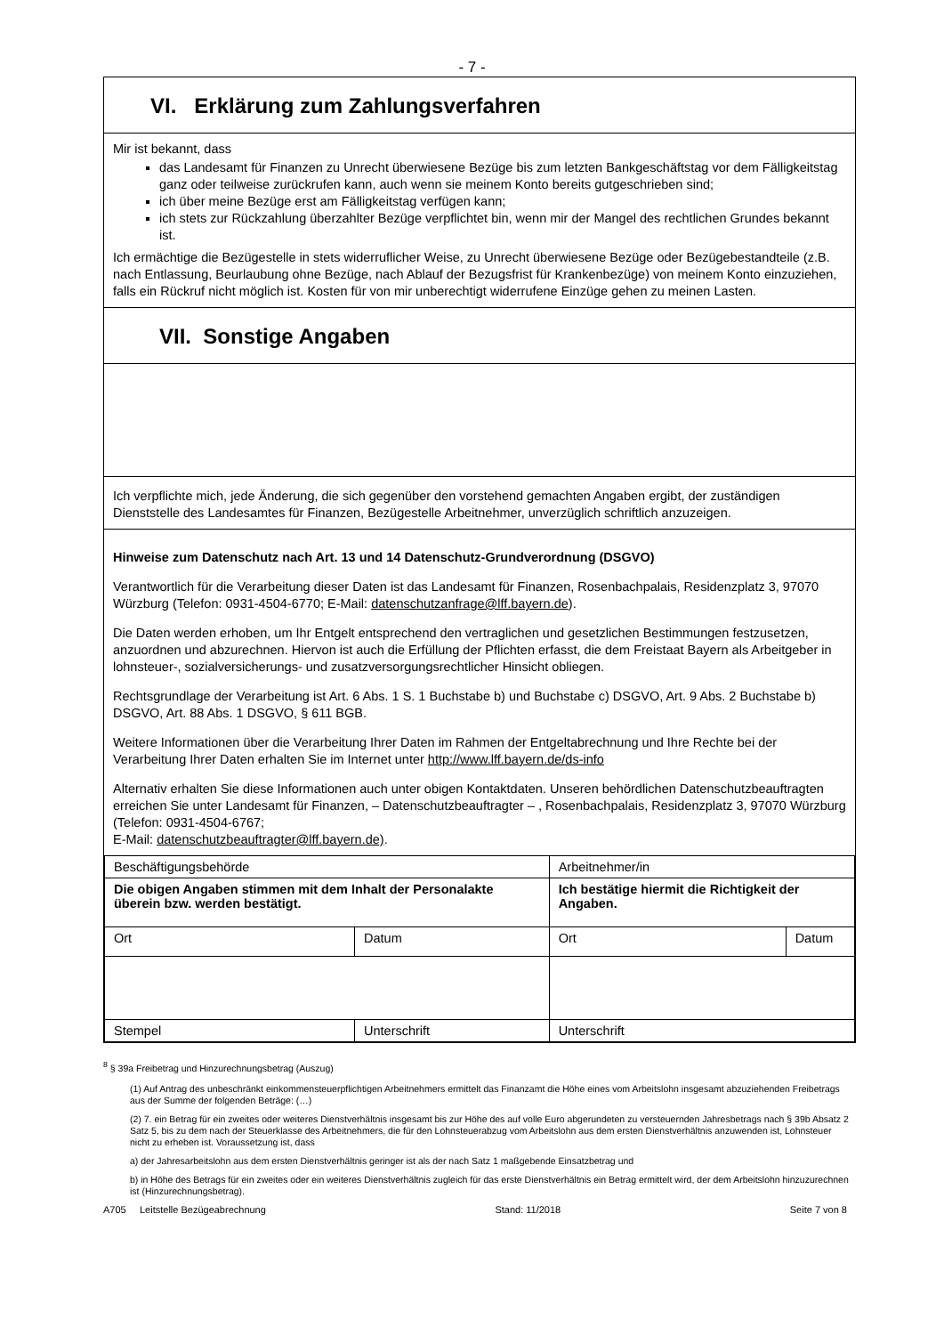- 7 -
VI. Erklärung zum Zahlungsverfahren
Mir ist bekannt, dass
das Landesamt für Finanzen zu Unrecht überwiesene Bezüge bis zum letzten Bankgeschäftstag vor dem Fälligkeitstag ganz oder teilweise zurückrufen kann, auch wenn sie meinem Konto bereits gutgeschrieben sind;
ich über meine Bezüge erst am Fälligkeitstag verfügen kann;
ich stets zur Rückzahlung überzahlter Bezüge verpflichtet bin, wenn mir der Mangel des rechtlichen Grundes bekannt ist.
Ich ermächtige die Bezügestelle in stets widerruflicher Weise, zu Unrecht überwiesene Bezüge oder Bezügebestandteile (z.B. nach Entlassung, Beurlaubung ohne Bezüge, nach Ablauf der Bezugsfrist für Krankenbezüge) von meinem Konto einzuziehen, falls ein Rückruf nicht möglich ist. Kosten für von mir unberechtigt widerrufene Einzüge gehen zu meinen Lasten.
VII. Sonstige Angaben
Ich verpflichte mich, jede Änderung, die sich gegenüber den vorstehend gemachten Angaben ergibt, der zuständigen Dienststelle des Landesamtes für Finanzen, Bezügestelle Arbeitnehmer, unverzüglich schriftlich anzuzeigen.
Hinweise zum Datenschutz nach Art. 13 und 14 Datenschutz-Grundverordnung (DSGVO)
Verantwortlich für die Verarbeitung dieser Daten ist das Landesamt für Finanzen, Rosenbachpalais, Residenzplatz 3, 97070 Würzburg (Telefon: 0931-4504-6770; E-Mail: datenschutzanfrage@lff.bayern.de).
Die Daten werden erhoben, um Ihr Entgelt entsprechend den vertraglichen und gesetzlichen Bestimmungen festzusetzen, anzuordnen und abzurechnen. Hiervon ist auch die Erfüllung der Pflichten erfasst, die dem Freistaat Bayern als Arbeitgeber in lohnsteuer-, sozialversicherungs- und zusatzversorgungsrechtlicher Hinsicht obliegen.
Rechtsgrundlage der Verarbeitung ist Art. 6 Abs. 1 S. 1 Buchstabe b) und Buchstabe c) DSGVO, Art. 9 Abs. 2 Buchstabe b) DSGVO, Art. 88 Abs. 1 DSGVO, § 611 BGB.
Weitere Informationen über die Verarbeitung Ihrer Daten im Rahmen der Entgeltabrechnung und Ihre Rechte bei der Verarbeitung Ihrer Daten erhalten Sie im Internet unter http://www.lff.bayern.de/ds-info
Alternativ erhalten Sie diese Informationen auch unter obigen Kontaktdaten. Unseren behördlichen Datenschutzbeauftragten erreichen Sie unter Landesamt für Finanzen, – Datenschutzbeauftragter – , Rosenbachpalais, Residenzplatz 3, 97070 Würzburg (Telefon: 0931-4504-6767;
E-Mail: datenschutzbeauftragter@lff.bayern.de).
| Beschäftigungsbehörde | | Arbeitnehmer/in | |
| Die obigen Angaben stimmen mit dem Inhalt der Personalakte überein bzw. werden bestätigt. | | Ich bestätige hiermit die Richtigkeit der Angaben. | |
| Ort | Datum | Ort | Datum |
| Stempel | Unterschrift | Unterschrift | |
<sup>8</sup> § 39a Freibetrag und Hinzurechnungsbetrag (Auszug)
(1) Auf Antrag des unbeschränkt einkommensteuerpflichtigen Arbeitnehmers ermittelt das Finanzamt die Höhe eines vom Arbeitslohn insgesamt abzuziehenden Freibetrags aus der Summe der folgenden Beträge: (…)
(2) 7. ein Betrag für ein zweites oder weiteres Dienstverhältnis insgesamt bis zur Höhe des auf volle Euro abgerundeten zu versteuernden Jahresbetrags nach § 39b Absatz 2 Satz 5, bis zu dem nach der Steuerklasse des Arbeitnehmers, die für den Lohnsteuerabzug vom Arbeitslohn aus dem ersten Dienstverhältnis anzuwenden ist, Lohnsteuer nicht zu erheben ist. Voraussetzung ist, dass
a) der Jahresarbeitslohn aus dem ersten Dienstverhältnis geringer ist als der nach Satz 1 maßgebende Einsatzbetrag und
b) in Höhe des Betrags für ein zweites oder ein weiteres Dienstverhältnis zugleich für das erste Dienstverhältnis ein Betrag ermittelt wird, der dem Arbeitslohn hinzuzurechnen ist (Hinzurechnungsbetrag).
A705 Leitstelle Bezügeabrechnung Stand: 11/2018 Seite 7 von 8